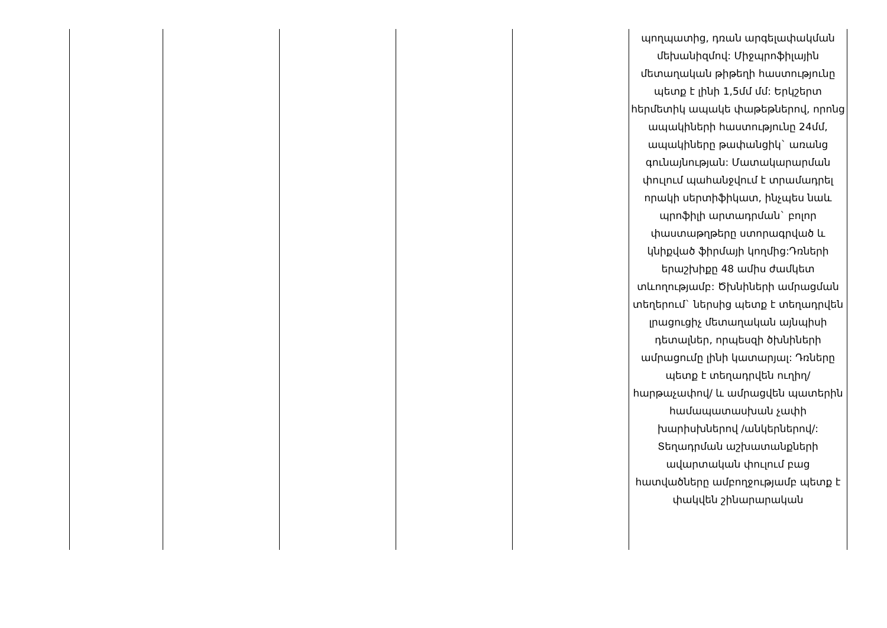| | | | | | պողպատից, դռան արգելափակման մեխանիզմով: Միջպրոֆիլային մետաղական թիթեղի հաստությունը պետք է լինի 1,5մմ մմ: Երկշերտ հերմետիկ ապակե փաթեթներով, որոնց ապակիների հաստությունը 24մմ, ապակիները թափանցիկ` առանց գունայնության: Մատակարարման փուլում պահանջվում է տրամադրել որակի սերտիֆիկատ, ինչպես նաև պրոֆիլի արտադրման` բոլոր փաստաթղթերը ստորագրված և կնիքված ֆիրմայի կողմից:Դռների երաշխիքը 48 ամիս ժամկետ տևողությամբ: Ծխնիների ամրացման տեղերում` ներսից պետք է տեղադրվեն լրացուցիչ մետաղական այնպիսի դետալներ, որպեսզի ծխնիների ամրացումը լինի կատարյալ: Դռները պետք է տեղադրվեն ուղիղ/ հարթաչափով/ և ամրացվեն պատերին համապատասխան չափի խարիսխներով /անկերներով/: Տեղադրման աշխատանքների ավարտական փուլում բաց հատվածները ամբողջությամբ պետք է փակվեն շինարարական |